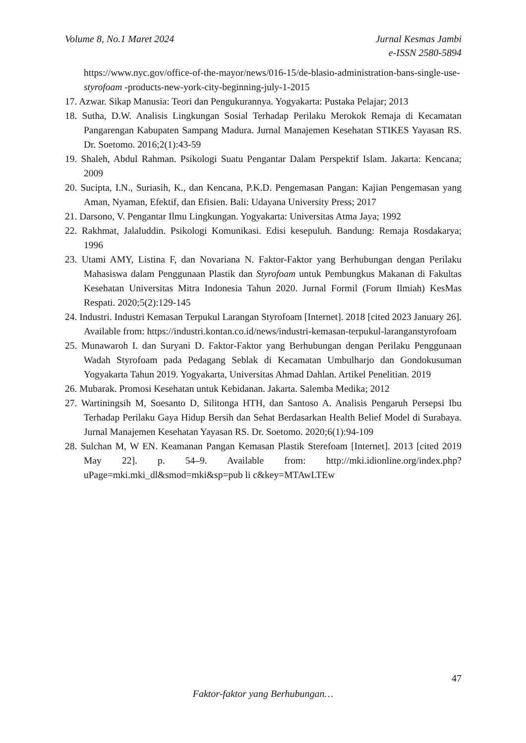Volume 8, No.1 Maret 2024 Jurnal Kesmas Jambi
e-ISSN 2580-5894
https://www.nyc.gov/office-of-the-mayor/news/016-15/de-blasio-administration-bans-single-use-styrofoam -products-new-york-city-beginning-july-1-2015
17. Azwar. Sikap Manusia: Teori dan Pengukurannya. Yogyakarta: Pustaka Pelajar; 2013
18. Sutha, D.W. Analisis Lingkungan Sosial Terhadap Perilaku Merokok Remaja di Kecamatan Pangarengan Kabupaten Sampang Madura. Jurnal Manajemen Kesehatan STIKES Yayasan RS. Dr. Soetomo. 2016;2(1):43-59
19. Shaleh, Abdul Rahman. Psikologi Suatu Pengantar Dalam Perspektif Islam. Jakarta: Kencana; 2009
20. Sucipta, I.N., Suriasih, K., dan Kencana, P.K.D. Pengemasan Pangan: Kajian Pengemasan yang Aman, Nyaman, Efektif, dan Efisien. Bali: Udayana University Press; 2017
21. Darsono, V. Pengantar Ilmu Lingkungan. Yogyakarta: Universitas Atma Jaya; 1992
22. Rakhmat, Jalaluddin. Psikologi Komunikasi. Edisi kesepuluh. Bandung: Remaja Rosdakarya; 1996
23. Utami AMY, Listina F, dan Novariana N. Faktor-Faktor yang Berhubungan dengan Perilaku Mahasiswa dalam Penggunaan Plastik dan Styrofoam untuk Pembungkus Makanan di Fakultas Kesehatan Universitas Mitra Indonesia Tahun 2020. Jurnal Formil (Forum Ilmiah) KesMas Respati. 2020;5(2):129-145
24. Industri. Industri Kemasan Terpukul Larangan Styrofoam [Internet]. 2018 [cited 2023 January 26]. Available from: https://industri.kontan.co.id/news/industri-kemasan-terpukul-laranganstyrofoam
25. Munawaroh I. dan Suryani D. Faktor-Faktor yang Berhubungan dengan Perilaku Penggunaan Wadah Styrofoam pada Pedagang Seblak di Kecamatan Umbulharjo dan Gondokusuman Yogyakarta Tahun 2019. Yogyakarta, Universitas Ahmad Dahlan. Artikel Penelitian. 2019
26. Mubarak. Promosi Kesehatan untuk Kebidanan. Jakarta. Salemba Medika; 2012
27. Wartiningsih M, Soesanto D, Silitonga HTH, dan Santoso A. Analisis Pengaruh Persepsi Ibu Terhadap Perilaku Gaya Hidup Bersih dan Sehat Berdasarkan Health Belief Model di Surabaya. Jurnal Manajemen Kesehatan Yayasan RS. Dr. Soetomo. 2020;6(1):94-109
28. Sulchan M, W EN. Keamanan Pangan Kemasan Plastik Sterefoam [Internet]. 2013 [cited 2019 May 22]. p. 54–9. Available from: http://mki.idionline.org/index.php?uPage=mki.mki_dl&smod=mki&sp=pub li c&key=MTAwLTEw
47
Faktor-faktor yang Berhubungan…